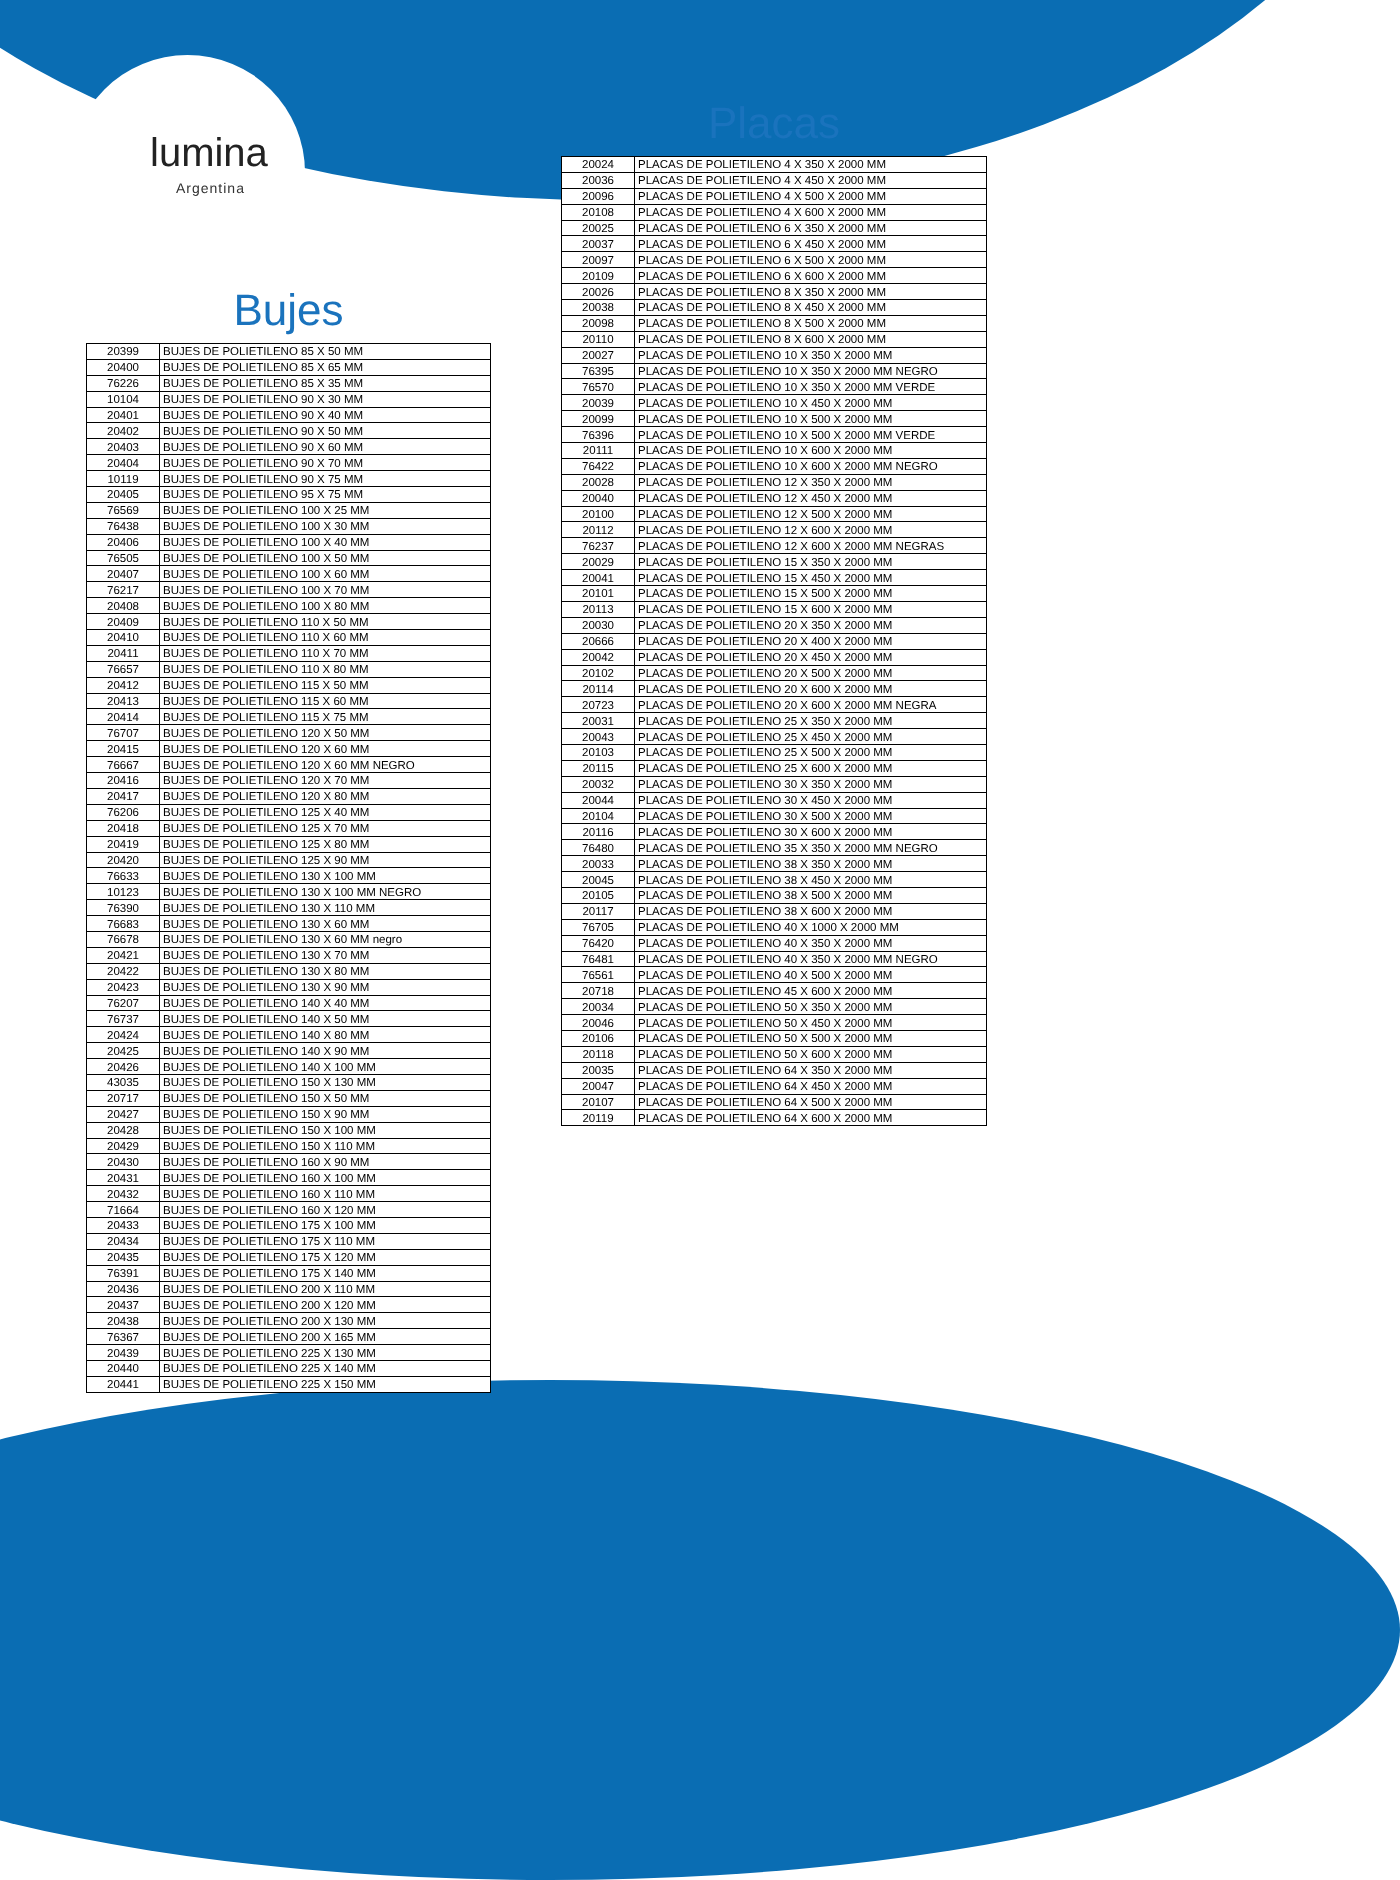lumina
Argentina
Bujes
| 20399 | BUJES DE POLIETILENO 85 X 50 MM |
| 20400 | BUJES DE POLIETILENO 85 X 65 MM |
| 76226 | BUJES DE POLIETILENO 85 X 35 MM |
| 10104 | BUJES DE POLIETILENO 90 X 30 MM |
| 20401 | BUJES DE POLIETILENO 90 X 40 MM |
| 20402 | BUJES DE POLIETILENO 90 X 50 MM |
| 20403 | BUJES DE POLIETILENO 90 X 60 MM |
| 20404 | BUJES DE POLIETILENO 90 X 70 MM |
| 10119 | BUJES DE POLIETILENO 90 X 75 MM |
| 20405 | BUJES DE POLIETILENO 95 X 75 MM |
| 76569 | BUJES DE POLIETILENO 100 X 25 MM |
| 76438 | BUJES DE POLIETILENO 100 X 30 MM |
| 20406 | BUJES DE POLIETILENO 100 X 40 MM |
| 76505 | BUJES DE POLIETILENO 100 X 50 MM |
| 20407 | BUJES DE POLIETILENO 100 X 60 MM |
| 76217 | BUJES DE POLIETILENO 100 X 70 MM |
| 20408 | BUJES DE POLIETILENO 100 X 80 MM |
| 20409 | BUJES DE POLIETILENO 110 X 50 MM |
| 20410 | BUJES DE POLIETILENO 110 X 60 MM |
| 20411 | BUJES DE POLIETILENO 110 X 70 MM |
| 76657 | BUJES DE POLIETILENO 110 X 80 MM |
| 20412 | BUJES DE POLIETILENO 115 X 50 MM |
| 20413 | BUJES DE POLIETILENO 115 X 60 MM |
| 20414 | BUJES DE POLIETILENO 115 X 75 MM |
| 76707 | BUJES DE POLIETILENO 120 X 50 MM |
| 20415 | BUJES DE POLIETILENO 120 X 60 MM |
| 76667 | BUJES DE POLIETILENO 120 X 60 MM NEGRO |
| 20416 | BUJES DE POLIETILENO 120 X 70 MM |
| 20417 | BUJES DE POLIETILENO 120 X 80 MM |
| 76206 | BUJES DE POLIETILENO 125 X 40 MM |
| 20418 | BUJES DE POLIETILENO 125 X 70 MM |
| 20419 | BUJES DE POLIETILENO 125 X 80 MM |
| 20420 | BUJES DE POLIETILENO 125 X 90 MM |
| 76633 | BUJES DE POLIETILENO 130 X 100 MM |
| 10123 | BUJES DE POLIETILENO 130 X 100 MM NEGRO |
| 76390 | BUJES DE POLIETILENO 130 X 110 MM |
| 76683 | BUJES DE POLIETILENO 130 X 60 MM |
| 76678 | BUJES DE POLIETILENO 130 X 60 MM negro |
| 20421 | BUJES DE POLIETILENO 130 X 70 MM |
| 20422 | BUJES DE POLIETILENO 130 X 80 MM |
| 20423 | BUJES DE POLIETILENO 130 X 90 MM |
| 76207 | BUJES DE POLIETILENO 140 X 40 MM |
| 76737 | BUJES DE POLIETILENO 140 X 50 MM |
| 20424 | BUJES DE POLIETILENO 140 X 80 MM |
| 20425 | BUJES DE POLIETILENO 140 X 90 MM |
| 20426 | BUJES DE POLIETILENO 140 X 100 MM |
| 43035 | BUJES DE POLIETILENO 150 X 130 MM |
| 20717 | BUJES DE POLIETILENO 150 X 50 MM |
| 20427 | BUJES DE POLIETILENO 150 X 90 MM |
| 20428 | BUJES DE POLIETILENO 150 X 100 MM |
| 20429 | BUJES DE POLIETILENO 150 X 110 MM |
| 20430 | BUJES DE POLIETILENO 160 X 90 MM |
| 20431 | BUJES DE POLIETILENO 160 X 100 MM |
| 20432 | BUJES DE POLIETILENO 160 X 110 MM |
| 71664 | BUJES DE POLIETILENO 160 X 120 MM |
| 20433 | BUJES DE POLIETILENO 175 X 100 MM |
| 20434 | BUJES DE POLIETILENO 175 X 110 MM |
| 20435 | BUJES DE POLIETILENO 175 X 120 MM |
| 76391 | BUJES DE POLIETILENO 175 X 140 MM |
| 20436 | BUJES DE POLIETILENO 200 X 110 MM |
| 20437 | BUJES DE POLIETILENO 200 X 120 MM |
| 20438 | BUJES DE POLIETILENO 200 X 130 MM |
| 76367 | BUJES DE POLIETILENO 200 X 165 MM |
| 20439 | BUJES DE POLIETILENO 225 X 130 MM |
| 20440 | BUJES DE POLIETILENO 225 X 140 MM |
| 20441 | BUJES DE POLIETILENO 225 X 150 MM |
Placas
| 20024 | PLACAS DE POLIETILENO 4 X 350 X 2000 MM |
| 20036 | PLACAS DE POLIETILENO 4 X 450 X 2000 MM |
| 20096 | PLACAS DE POLIETILENO 4 X 500 X 2000 MM |
| 20108 | PLACAS DE POLIETILENO 4 X 600 X 2000 MM |
| 20025 | PLACAS DE POLIETILENO 6 X 350 X 2000 MM |
| 20037 | PLACAS DE POLIETILENO 6 X 450 X 2000 MM |
| 20097 | PLACAS DE POLIETILENO 6 X 500 X 2000 MM |
| 20109 | PLACAS DE POLIETILENO 6 X 600 X 2000 MM |
| 20026 | PLACAS DE POLIETILENO 8 X 350 X 2000 MM |
| 20038 | PLACAS DE POLIETILENO 8 X 450 X 2000 MM |
| 20098 | PLACAS DE POLIETILENO 8 X 500 X 2000 MM |
| 20110 | PLACAS DE POLIETILENO 8 X 600 X 2000 MM |
| 20027 | PLACAS DE POLIETILENO 10 X 350 X 2000 MM |
| 76395 | PLACAS DE POLIETILENO 10 X 350 X 2000 MM NEGRO |
| 76570 | PLACAS DE POLIETILENO 10 X 350 X 2000 MM VERDE |
| 20039 | PLACAS DE POLIETILENO 10 X 450 X 2000 MM |
| 20099 | PLACAS DE POLIETILENO 10 X 500 X 2000 MM |
| 76396 | PLACAS DE POLIETILENO 10 X 500 X 2000 MM VERDE |
| 20111 | PLACAS DE POLIETILENO 10 X 600 X 2000 MM |
| 76422 | PLACAS DE POLIETILENO 10 X 600 X 2000 MM NEGRO |
| 20028 | PLACAS DE POLIETILENO 12 X 350 X 2000 MM |
| 20040 | PLACAS DE POLIETILENO 12 X 450 X 2000 MM |
| 20100 | PLACAS DE POLIETILENO 12 X 500 X 2000 MM |
| 20112 | PLACAS DE POLIETILENO 12 X 600 X 2000 MM |
| 76237 | PLACAS DE POLIETILENO 12 X 600 X 2000 MM NEGRAS |
| 20029 | PLACAS DE POLIETILENO 15 X 350 X 2000 MM |
| 20041 | PLACAS DE POLIETILENO 15 X 450 X 2000 MM |
| 20101 | PLACAS DE POLIETILENO 15 X 500 X 2000 MM |
| 20113 | PLACAS DE POLIETILENO 15 X 600 X 2000 MM |
| 20030 | PLACAS DE POLIETILENO 20 X 350 X 2000 MM |
| 20666 | PLACAS DE POLIETILENO 20 X 400 X 2000 MM |
| 20042 | PLACAS DE POLIETILENO 20 X 450 X 2000 MM |
| 20102 | PLACAS DE POLIETILENO 20 X 500 X 2000 MM |
| 20114 | PLACAS DE POLIETILENO 20 X 600 X 2000 MM |
| 20723 | PLACAS DE POLIETILENO 20 X 600 X 2000 MM NEGRA |
| 20031 | PLACAS DE POLIETILENO 25 X 350 X 2000 MM |
| 20043 | PLACAS DE POLIETILENO 25 X 450 X 2000 MM |
| 20103 | PLACAS DE POLIETILENO 25 X 500 X 2000 MM |
| 20115 | PLACAS DE POLIETILENO 25 X 600 X 2000 MM |
| 20032 | PLACAS DE POLIETILENO 30 X 350 X 2000 MM |
| 20044 | PLACAS DE POLIETILENO 30 X 450 X 2000 MM |
| 20104 | PLACAS DE POLIETILENO 30 X 500 X 2000 MM |
| 20116 | PLACAS DE POLIETILENO 30 X 600 X 2000 MM |
| 76480 | PLACAS DE POLIETILENO 35 X 350 X 2000 MM NEGRO |
| 20033 | PLACAS DE POLIETILENO 38 X 350 X 2000 MM |
| 20045 | PLACAS DE POLIETILENO 38 X 450 X 2000 MM |
| 20105 | PLACAS DE POLIETILENO 38 X 500 X 2000 MM |
| 20117 | PLACAS DE POLIETILENO 38 X 600 X 2000 MM |
| 76705 | PLACAS DE POLIETILENO 40 X 1000 X 2000 MM |
| 76420 | PLACAS DE POLIETILENO 40 X 350 X 2000 MM |
| 76481 | PLACAS DE POLIETILENO 40 X 350 X 2000 MM NEGRO |
| 76561 | PLACAS DE POLIETILENO 40 X 500 X 2000 MM |
| 20718 | PLACAS DE POLIETILENO 45 X 600 X 2000 MM |
| 20034 | PLACAS DE POLIETILENO 50 X 350 X 2000 MM |
| 20046 | PLACAS DE POLIETILENO 50 X 450 X 2000 MM |
| 20106 | PLACAS DE POLIETILENO 50 X 500 X 2000 MM |
| 20118 | PLACAS DE POLIETILENO 50 X 600 X 2000 MM |
| 20035 | PLACAS DE POLIETILENO 64 X 350 X 2000 MM |
| 20047 | PLACAS DE POLIETILENO 64 X 450 X 2000 MM |
| 20107 | PLACAS DE POLIETILENO 64 X 500 X 2000 MM |
| 20119 | PLACAS DE POLIETILENO 64 X 600 X 2000 MM |